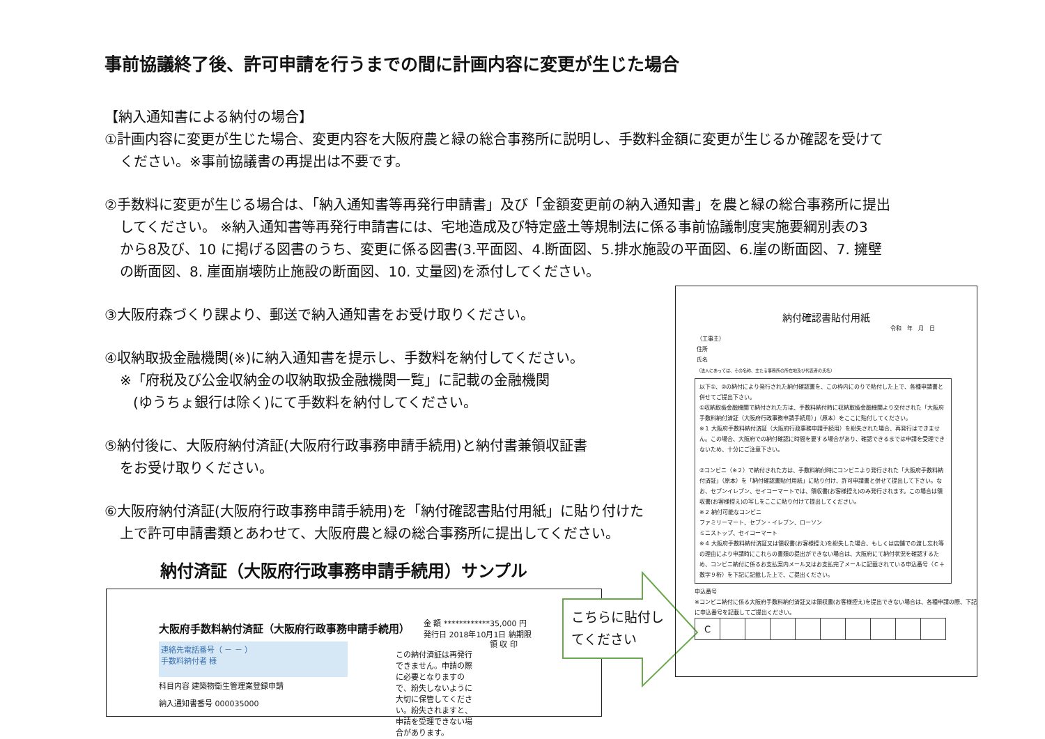事前協議終了後、許可申請を行うまでの間に計画内容に変更が生じた場合
【納入通知書による納付の場合】
①計画内容に変更が生じた場合、変更内容を大阪府農と緑の総合事務所に説明し、手数料金額に変更が生じるか確認を受けて
ください。※事前協議書の再提出は不要です。
②手数料に変更が生じる場合は、「納入通知書等再発行申請書」及び「金額変更前の納入通知書」を農と緑の総合事務所に提出
してください。 ※納入通知書等再発行申請書には、宅地造成及び特定盛土等規制法に係る事前協議制度実施要綱別表の3
から8及び、10 に掲げる図書のうち、変更に係る図書(3.平面図、4.断面図、5.排水施設の平面図、6.崖の断面図、7. 擁壁
の断面図、8. 崖面崩壊防止施設の断面図、10. 丈量図)を添付してください。
③大阪府森づくり課より、郵送で納入通知書をお受け取りください。
④収納取扱金融機関(※)に納入通知書を提示し、手数料を納付してください。
※「府税及び公金収納金の収納取扱金融機関一覧」に記載の金融機関
(ゆうちょ銀行は除く)にて手数料を納付してください。
⑤納付後に、大阪府納付済証(大阪府行政事務申請手続用)と納付書兼領収証書
をお受け取りください。
⑥大阪府納付済証(大阪府行政事務申請手続用)を「納付確認書貼付用紙」に貼り付けた
上で許可申請書類とあわせて、大阪府農と緑の総合事務所に提出してください。
納付済証（大阪府行政事務申請手続用）サンプル
大阪府手数料納付済証（大阪府行政事務申請手続用）
金 額 ************35,000 円
発行日 2018年10月1日 納期限
連絡先電話番号（ － － ）
手数料納付者 様
科目内容 建築物衛生管理業登録申請
納入通知書番号 000035000
この納付済証は再発行できません。申請の際に必要となりますので、紛失しないように大切に保管してください。紛失されますと、申請を受理できない場合があります。
領 収 印
こちらに貼付し
てください
納付確認書貼付用紙
令和　年　月　日
（工事主）
住所
氏名
（法人にあっては、その名称、主たる事務所の所在地及び代表者の氏名）
以下①、②の納付により発行された納付確認書を、この枠内にのりで貼付した上で、各種申請書と併せてご提出下さい。
①収納取扱金融機関で納付された方は、手数料納付時に収納取扱金融機関より交付された「大阪府手数料納付済証（大阪府行政事務申請手続用）」（原本）をここに貼付してください。
※１ 大阪府手数料納付済証（大阪府行政事務申請手続用）を紛失された場合、再発行はできません。この場合、大阪府での納付確認に時間を要する場合があり、確認できるまでは申請を受理できないため、十分にご注意下さい。
②コンビニ（※２）で納付された方は、手数料納付時にコンビニより発行された「大阪府手数料納付済証」（原本）を「納付確認書貼付用紙」に貼り付け、許可申請書と併せて提出して下さい。なお、セブンイレブン、セイコーマートでは、領収書(お客様控え)のみ発行されます。この場合は領収書(お客様控え)の写しをここに貼り付けて提出してください。
※２ 納付可能なコンビニ
ファミリーマート、セブン・イレブン、ローソン
ミニストップ、セイコーマート
※４ 大阪府手数料納付済証又は領収書(お客様控え)を紛失した場合、もしくは店舗での渡し忘れ等の理由により申請時にこれらの書類の提出ができない場合は、大阪府にて納付状況を確認するため、コンビニ納付に係るお支払案内メール又はお支払完了メールに記載されている申込番号（Ｃ＋数字９桁）を下記に記載した上で、ご提出ください。
申込番号
※コンビニ納付に係る大阪府手数料納付済証又は領収書(お客様控え)を提出できない場合は、各種申請の際、下記に申込番号を記載してご提出ください。
| C | | | | | | | | | |